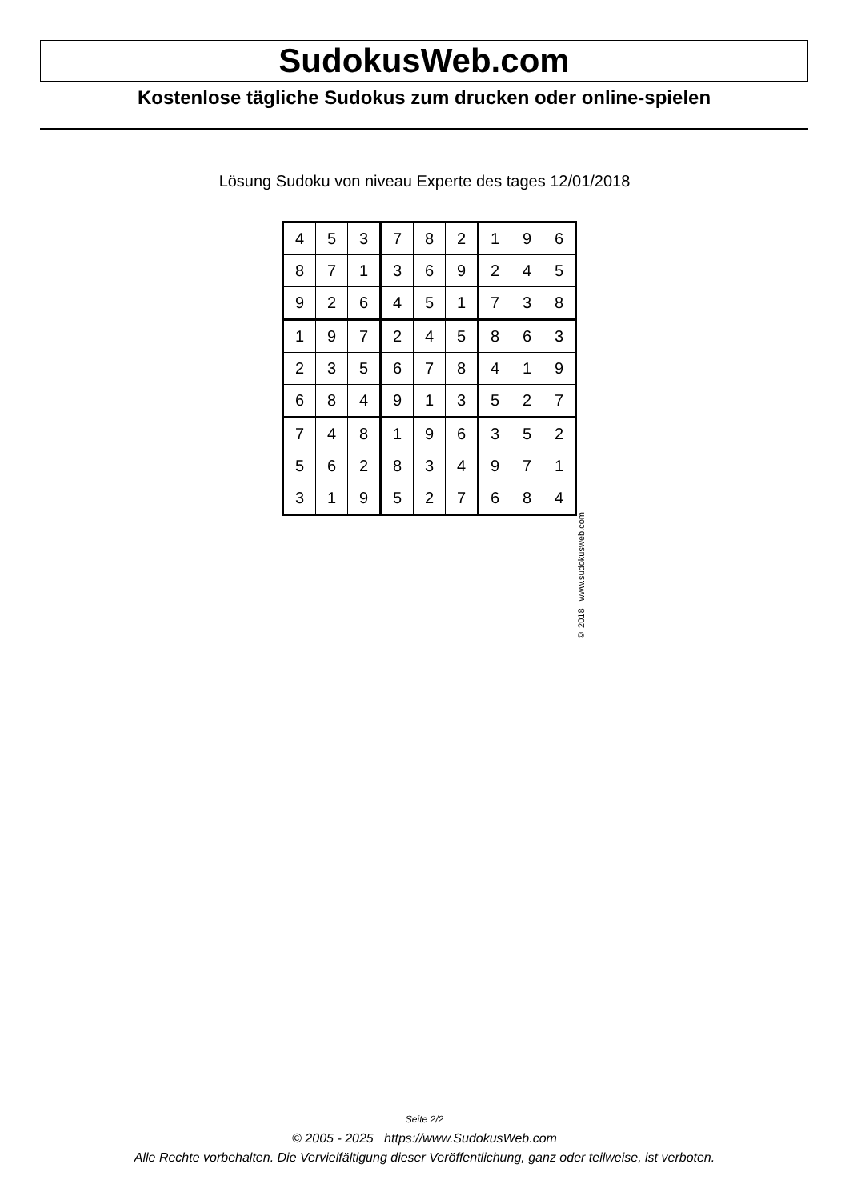SudokusWeb.com
Kostenlose tägliche Sudokus zum drucken oder online-spielen
Lösung Sudoku von niveau Experte des tages 12/01/2018
| 4 | 5 | 3 | 7 | 8 | 2 | 1 | 9 | 6 |
| 8 | 7 | 1 | 3 | 6 | 9 | 2 | 4 | 5 |
| 9 | 2 | 6 | 4 | 5 | 1 | 7 | 3 | 8 |
| 1 | 9 | 7 | 2 | 4 | 5 | 8 | 6 | 3 |
| 2 | 3 | 5 | 6 | 7 | 8 | 4 | 1 | 9 |
| 6 | 8 | 4 | 9 | 1 | 3 | 5 | 2 | 7 |
| 7 | 4 | 8 | 1 | 9 | 6 | 3 | 5 | 2 |
| 5 | 6 | 2 | 8 | 3 | 4 | 9 | 7 | 1 |
| 3 | 1 | 9 | 5 | 2 | 7 | 6 | 8 | 4 |
© 2018 www.sudokusweb.com
Seite 2/2
© 2005 - 2025 https://www.SudokusWeb.com
Alle Rechte vorbehalten. Die Vervielfältigung dieser Veröffentlichung, ganz oder teilweise, ist verboten.